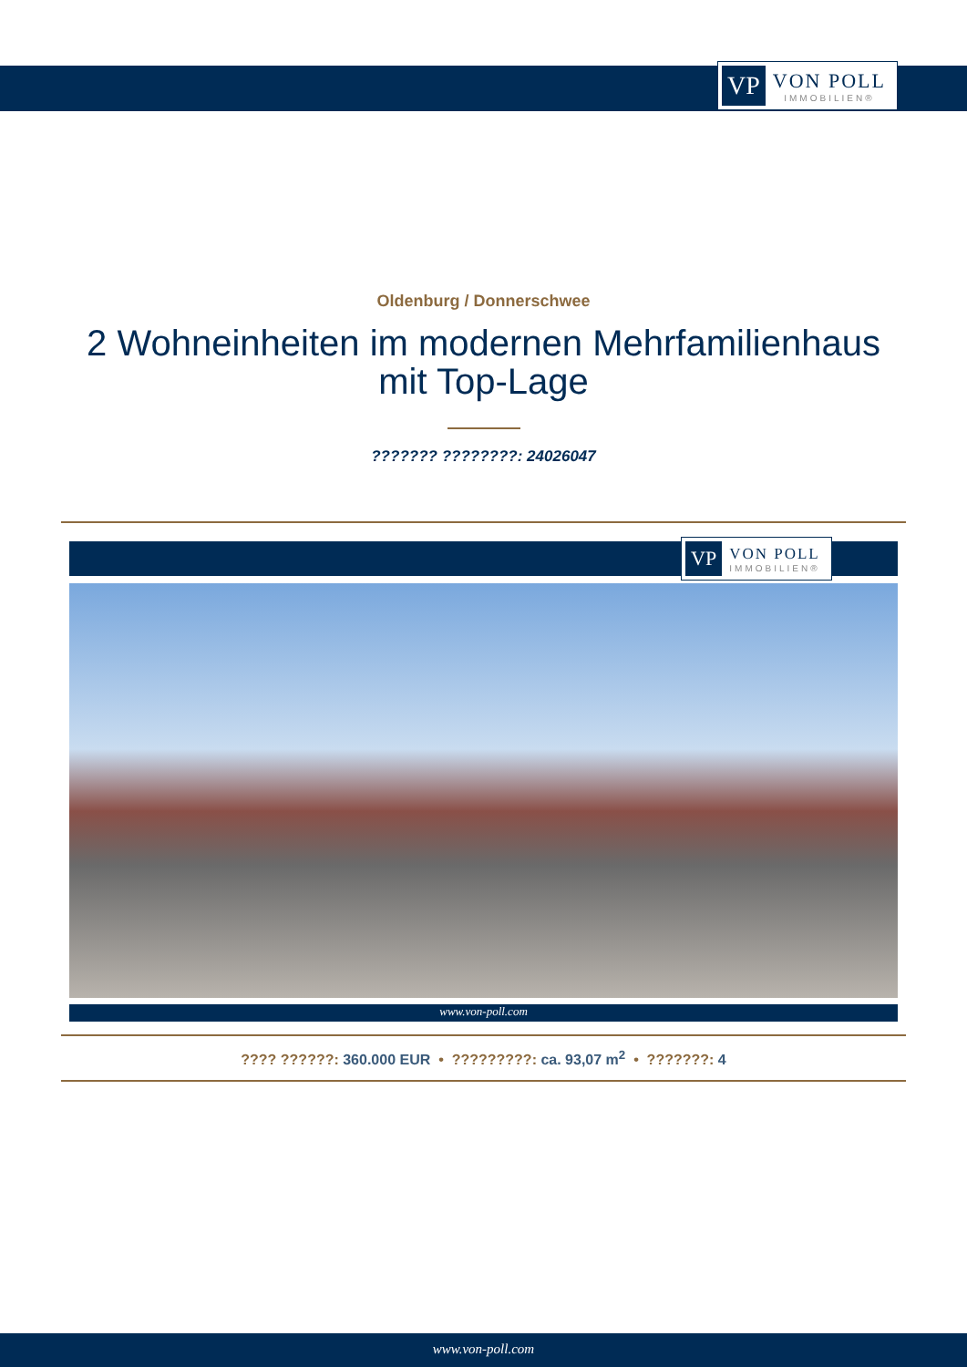VP VON POLL
IMMOBILIEN®
Oldenburg / Donnerschwee
2 Wohneinheiten im modernen Mehrfamilienhaus mit Top-Lage
??????? ????????: 24026047
VP VON POLL
IMMOBILIEN®
www.von-poll.com
???? ??????: 360.000 EUR • ?????????: ca. 93,07 m<sup>2</sup> • ???????: 4
www.von-poll.com